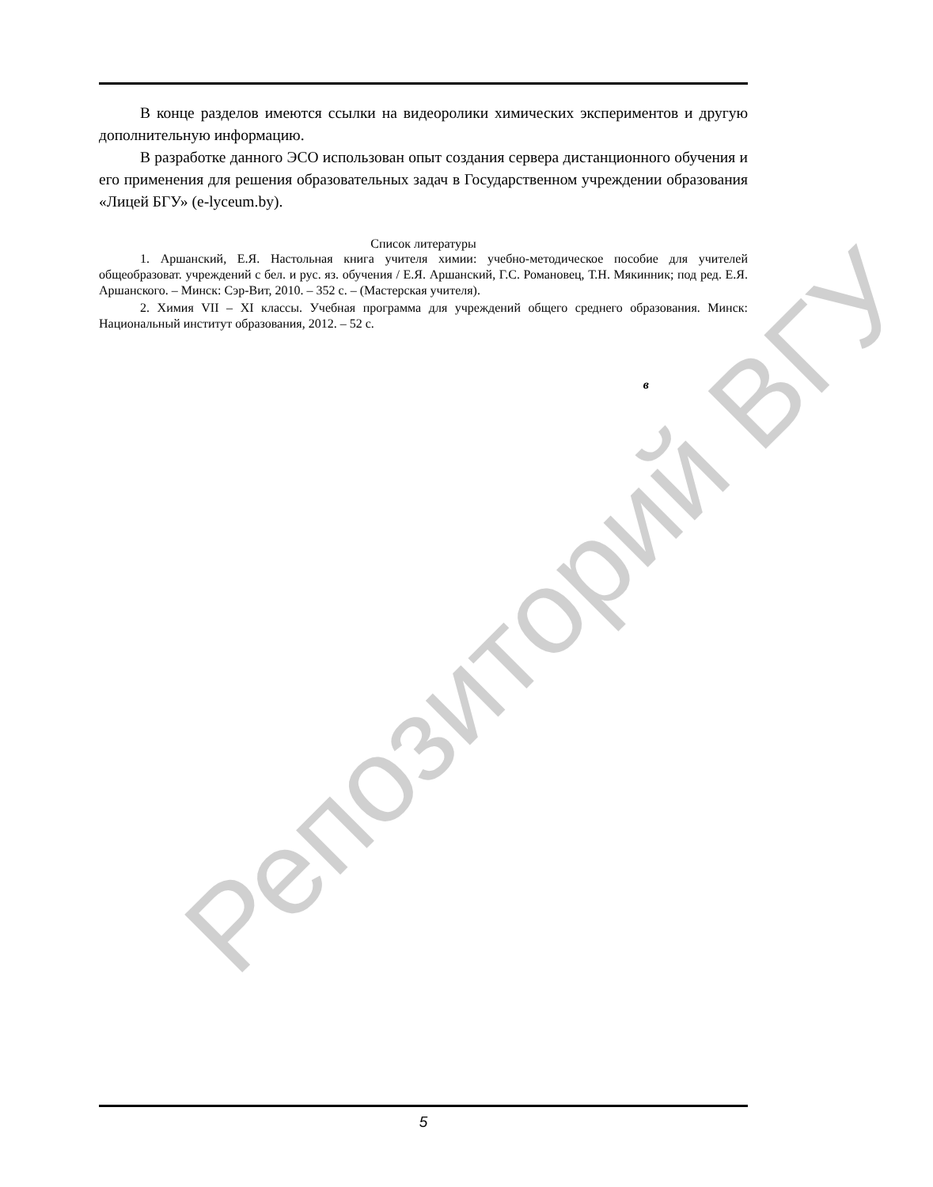В конце разделов имеются ссылки на видеоролики химических экспериментов и другую дополнительную информацию.
В разработке данного ЭСО использован опыт создания сервера дистанционного обучения и его применения для решения образовательных задач в Государственном учреждении образования «Лицей БГУ» (e-lyceum.by).
Список литературы
1. Аршанский, Е.Я. Настольная книга учителя химии: учебно-методическое пособие для учителей общеобразоват. учреждений с бел. и рус. яз. обучения / Е.Я. Аршанский, Г.С. Романовец, Т.Н. Мякинник; под ред. Е.Я. Аршанского. – Минск: Сэр-Вит, 2010. – 352 с. – (Мастерская учителя).
2. Химия VII – XI классы. Учебная программа для учреждений общего среднего образования. Минск: Национальный институт образования, 2012. – 52 с.
в
Репозиторий ВГУ
5